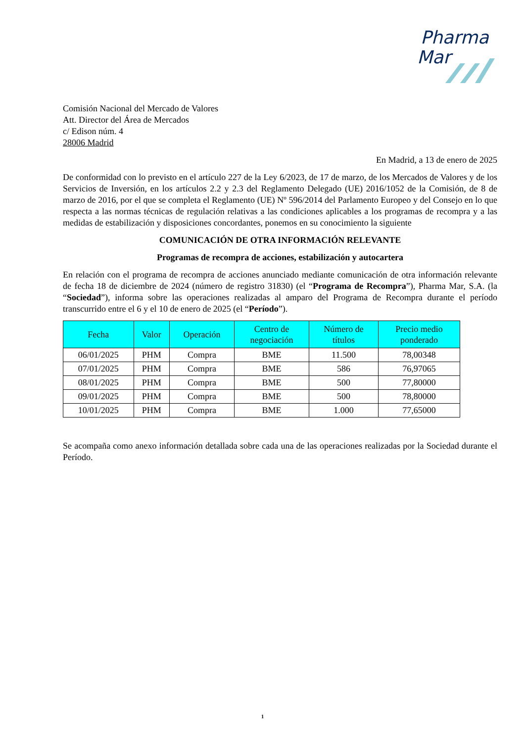Pharma
Mar
Comisión Nacional del Mercado de Valores
Att. Director del Área de Mercados
c/ Edison núm. 4
28006 Madrid
En Madrid, a 13 de enero de 2025
De conformidad con lo previsto en el artículo 227 de la Ley 6/2023, de 17 de marzo, de los Mercados de Valores y de los Servicios de Inversión, en los artículos 2.2 y 2.3 del Reglamento Delegado (UE) 2016/1052 de la Comisión, de 8 de marzo de 2016, por el que se completa el Reglamento (UE) Nº 596/2014 del Parlamento Europeo y del Consejo en lo que respecta a las normas técnicas de regulación relativas a las condiciones aplicables a los programas de recompra y a las medidas de estabilización y disposiciones concordantes, ponemos en su conocimiento la siguiente
COMUNICACIÓN DE OTRA INFORMACIÓN RELEVANTE
Programas de recompra de acciones, estabilización y autocartera
En relación con el programa de recompra de acciones anunciado mediante comunicación de otra información relevante de fecha 18 de diciembre de 2024 (número de registro 31830) (el “Programa de Recompra”), Pharma Mar, S.A. (la “Sociedad”), informa sobre las operaciones realizadas al amparo del Programa de Recompra durante el período transcurrido entre el 6 y el 10 de enero de 2025 (el “Período”).
| Fecha | Valor | Operación | Centro de negociación | Número de títulos | Precio medio ponderado |
| --- | --- | --- | --- | --- | --- |
| 06/01/2025 | PHM | Compra | BME | 11.500 | 78,00348 |
| 07/01/2025 | PHM | Compra | BME | 586 | 76,97065 |
| 08/01/2025 | PHM | Compra | BME | 500 | 77,80000 |
| 09/01/2025 | PHM | Compra | BME | 500 | 78,80000 |
| 10/01/2025 | PHM | Compra | BME | 1.000 | 77,65000 |
Se acompaña como anexo información detallada sobre cada una de las operaciones realizadas por la Sociedad durante el Período.
1